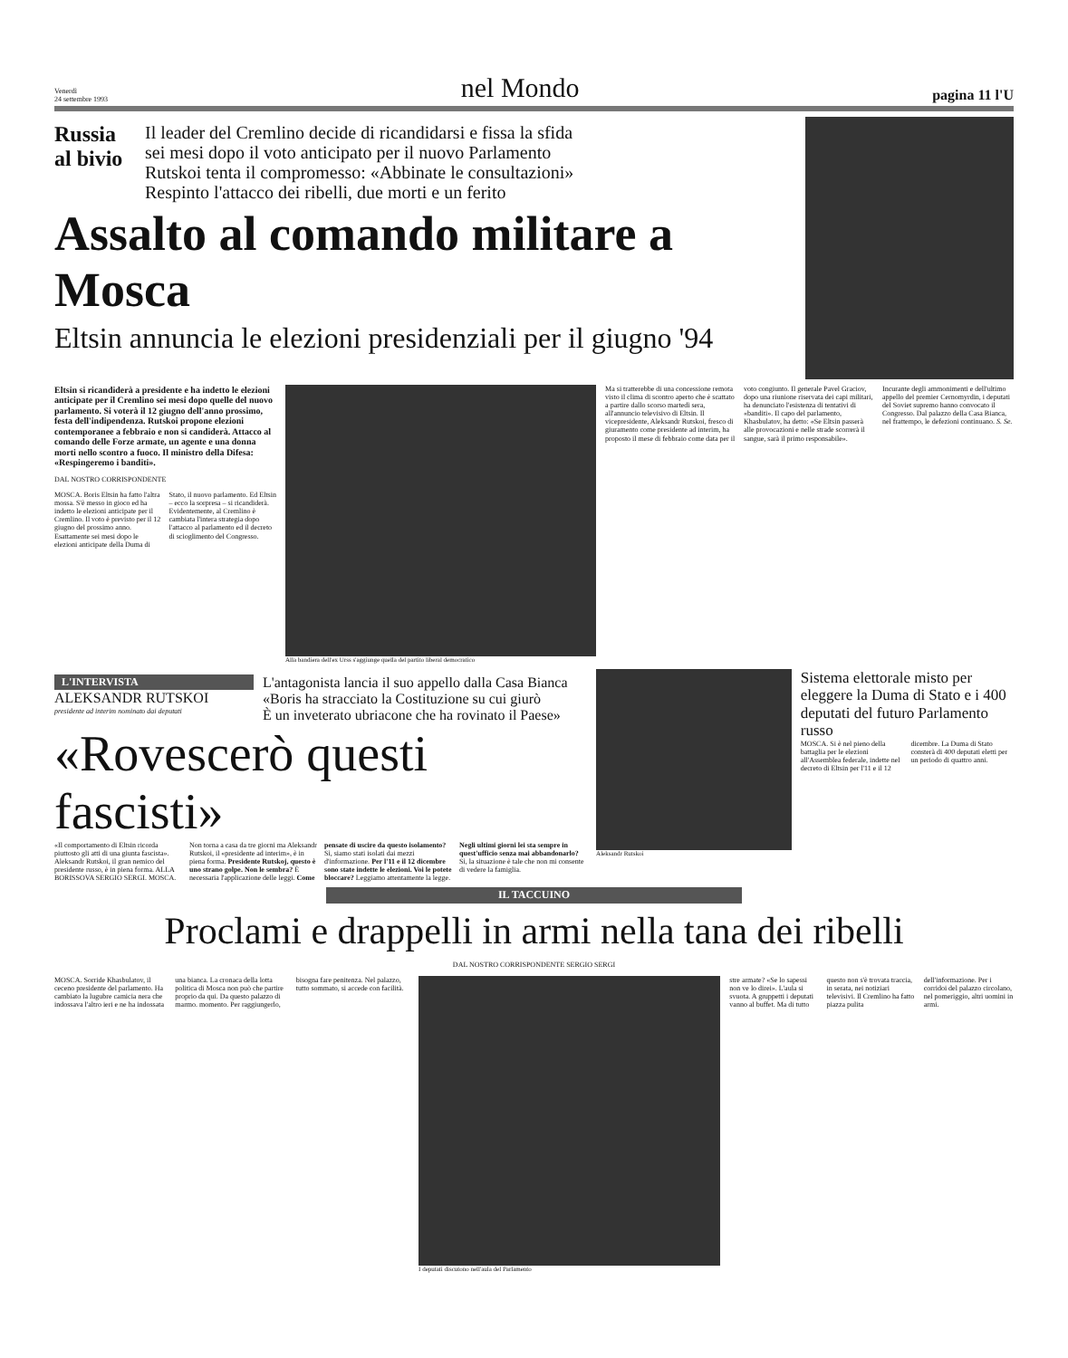Venerdì
24 settembre 1993
nel Mondo
pagina 11 l'U
Russia al bivio
Il leader del Cremlino decide di ricandidarsi e fissa la sfida
sei mesi dopo il voto anticipato per il nuovo Parlamento
Rutskoi tenta il compromesso: «Abbinate le consultazioni»
Respinto l'attacco dei ribelli, due morti e un ferito
Assalto al comando militare a Mosca
Eltsin annuncia le elezioni presidenziali per il giugno '94
Eltsin si ricandiderà a presidente e ha indetto le elezioni anticipate per il Cremlino sei mesi dopo quelle del nuovo parlamento. Si voterà il 12 giugno dell'anno prossimo, festa dell'indipendenza. Rutskoi propone elezioni contemporanee a febbraio e non si candiderà. Attacco al comando delle Forze armate, un agente e una donna morti nello scontro a fuoco. Il ministro della Difesa: «Respingeremo i banditi».
DAL NOSTRO CORRISPONDENTE
MOSCA. Boris Eltsin ha fatto l'altra mossa. S'è messo in gioco ed ha indetto le elezioni anticipate per il Cremlino. Il voto è previsto per il 12 giugno del prossimo anno. Esattamente sei mesi dopo le elezioni anticipate della Duma di Stato, il nuovo parlamento. Ed Eltsin – ecco la sorpresa – si ricandiderà. Evidentemente, al Cremlino è cambiata l'intera strategia dopo l'attacco al parlamento ed il decreto di scioglimento del Congresso.
Alla bandiera dell'ex Urss s'aggiunge quella del partito liberal democratico
Ma si tratterebbe di una concessione remota visto il clima di scontro aperto che è scattato a partire dallo scorso martedì sera, all'annuncio televisivo di Eltsin. Il vicepresidente, Aleksandr Rutskoi, fresco di giuramento come presidente ad interim, ha proposto il mese di febbraio come data per il voto congiunto. Il generale Pavel Graciov, dopo una riunione riservata dei capi militari, ha denunciato l'esistenza di tentativi di «banditi». Il capo del parlamento, Khasbulatov, ha detto: «Se Eltsin passerà alle provocazioni e nelle strade scorrerà il sangue, sarà il primo responsabile». Incurante degli ammonimenti e dell'ultimo appello del premier Cernomyrdin, i deputati del Soviet supremo hanno convocato il Congresso. Dal palazzo della Casa Bianca, nel frattempo, le defezioni continuano. S. Se.
L'INTERVISTA
ALEKSANDR RUTSKOI
presidente ad interim nominato dai deputati
L'antagonista lancia il suo appello dalla Casa Bianca
«Boris ha stracciato la Costituzione su cui giurò
È un inveterato ubriacone che ha rovinato il Paese»
«Rovescerò questi fascisti»
«Il comportamento di Eltsin ricorda piuttosto gli atti di una giunta fascista». Aleksandr Rutskoi, il gran nemico del presidente russo, è in piena forma. ALLA BORISSOVA SERGIO SERGI. MOSCA. Non torna a casa da tre giorni ma Aleksandr Rutskoi, il «presidente ad interim», è in piena forma. Presidente Rutskoj, questo è uno strano golpe. Non le sembra? È necessaria l'applicazione delle leggi. Come pensate di uscire da questo isolamento? Sì, siamo stati isolati dai mezzi d'informazione. Per l'11 e il 12 dicembre sono state indette le elezioni. Voi le potete bloccare? Leggiamo attentamente la legge. Negli ultimi giorni lei sta sempre in quest'ufficio senza mai abbandonarlo? Sì, la situazione è tale che non mi consente di vedere la famiglia.
Aleksandr Rutskoi
Sistema elettorale misto per eleggere la Duma di Stato e i 400 deputati del futuro Parlamento russo
MOSCA. Si è nel pieno della battaglia per le elezioni all'Assemblea federale, indette nel decreto di Eltsin per l'11 e il 12 dicembre. La Duma di Stato consterà di 400 deputati eletti per un periodo di quattro anni.
IL TACCUINO
Proclami e drappelli in armi nella tana dei ribelli
DAL NOSTRO CORRISPONDENTE SERGIO SERGI
MOSCA. Sorride Khasbulatov, il ceceno presidente del parlamento. Ha cambiato la lugubre camicia nera che indossava l'altro ieri e ne ha indossata una bianca. La cronaca della lotta politica di Mosca non può che partire proprio da qui. Da questo palazzo di marmo. momento. Per raggiungerlo, bisogna fare penitenza. Nel palazzo, tutto sommato, si accede con facilità.
I deputati discutono nell'aula del Parlamento stre armate? «Se lo sapessi non ve lo direi». L'aula si svuota. A gruppetti i deputati vanno al buffet. Ma di tutto questo non s'è trovata traccia, in serata, nei notiziari televisivi. Il Cremlino ha fatto piazza pulita dell'informazione. Per i corridoi del palazzo circolano, nel pomeriggio, altri uomini in armi.